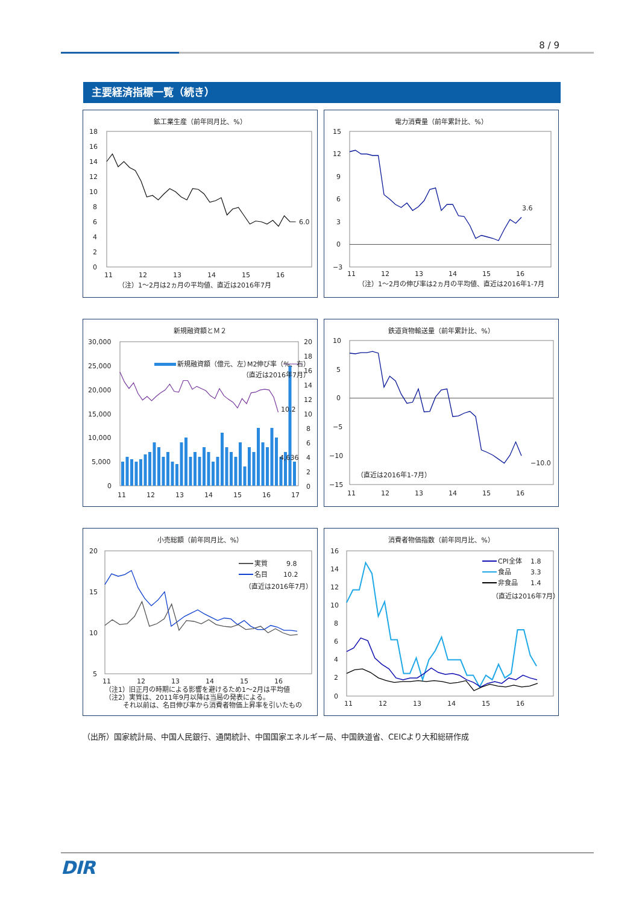8 / 9
主要経済指標一覧（続き）
鉱工業生産（前年同月比、%）
18
16
14
12
10
8
6
4
2
0
11
12
13
14
15
16
6.0
（注）1～2月は2ヵ月の平均値、直近は2016年7月
電力消費量（前年累計比、%）
15
12
9
6
3
0
−3
11
12
13
14
15
16
3.6
（注）1～2月の伸び率は2ヵ月の平均値、直近は2016年1-7月
新規融資額とＭ２
30,000
25,000
20,000
15,000
10,000
5,000
0
20
18
16
14
12
10
8
6
4
2
0
11
12
13
14
15
16
17
新規融資額（億元、左）
M2伸び率（%、右）
（直近は2016年7月）
10.2
4,636
鉄道貨物輸送量（前年累計比、%）
10
5
0
−5
−10
−15
11
12
13
14
15
16
−10.0
（直近は2016年1-7月）
小売総額（前年同月比、%）
20
15
10
5
11
12
13
14
15
16
実質
9.8
名目
10.2
（直近は2016年7月）
（注1）旧正月の時期による影響を避けるため1～2月は平均値
（注2）実質は、2011年9月以降は当局の発表による。
それ以前は、名目伸び率から消費者物価上昇率を引いたもの
消費者物価指数（前年同月比、%）
16
14
12
10
8
6
4
2
0
11
12
13
14
15
16
CPI全体
1.8
食品
3.3
非食品
1.4
（直近は2016年7月）
（出所）国家統計局、中国人民銀行、通関統計、中国国家エネルギー局、中国鉄道省、CEICより大和総研作成
DIR